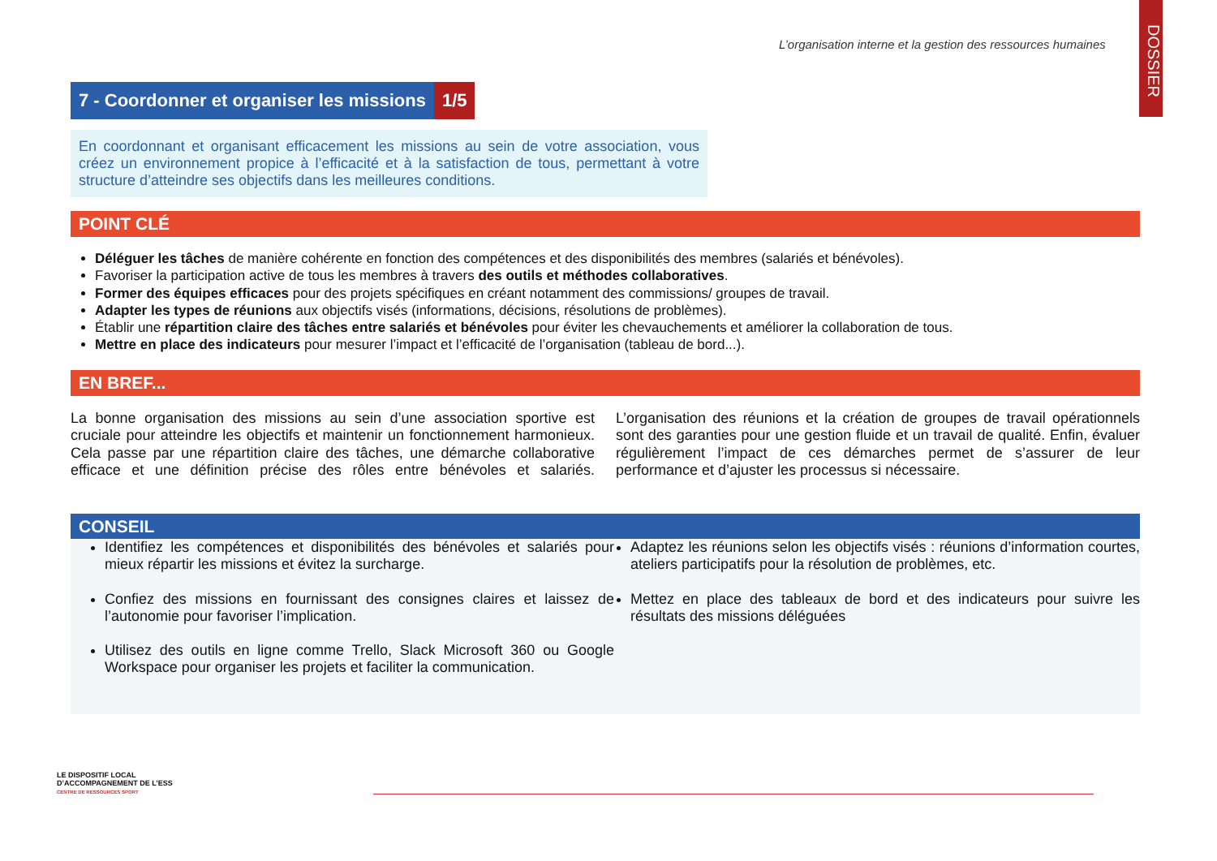DOSSIER
L’organisation interne et la gestion des ressources humaines
7 - Coordonner et organiser les missions
1/5
En coordonnant et organisant efficacement les missions au sein de votre association, vous créez un environnement propice à l’efficacité et à la satisfaction de tous, permettant à votre structure d’atteindre ses objectifs dans les meilleures conditions.
POINT CLÉ
Déléguer les tâches de manière cohérente en fonction des compétences et des disponibilités des membres (salariés et bénévoles).
Favoriser la participation active de tous les membres à travers des outils et méthodes collaboratives.
Former des équipes efficaces pour des projets spécifiques en créant notamment des commissions/ groupes de travail.
Adapter les types de réunions aux objectifs visés (informations, décisions, résolutions de problèmes).
Établir une répartition claire des tâches entre salariés et bénévoles pour éviter les chevauchements et améliorer la collaboration de tous.
Mettre en place des indicateurs pour mesurer l’impact et l’efficacité de l’organisation (tableau de bord...).
EN BREF...
La bonne organisation des missions au sein d’une association sportive est cruciale pour atteindre les objectifs et maintenir un fonctionnement harmonieux. Cela passe par une répartition claire des tâches, une démarche collaborative efficace et une définition précise des rôles entre bénévoles et salariés. L’organisation des réunions et la création de groupes de travail opérationnels sont des garanties pour une gestion fluide et un travail de qualité. Enfin, évaluer régulièrement l’impact de ces démarches permet de s’assurer de leur performance et d’ajuster les processus si nécessaire.
CONSEIL
Identifiez les compétences et disponibilités des bénévoles et salariés pour mieux répartir les missions et évitez la surcharge.
Confiez des missions en fournissant des consignes claires et laissez de l’autonomie pour favoriser l’implication.
Utilisez des outils en ligne comme Trello, Slack Microsoft 360 ou Google Workspace pour organiser les projets et faciliter la communication.
Adaptez les réunions selon les objectifs visés : réunions d’information courtes, ateliers participatifs pour la résolution de problèmes, etc.
Mettez en place des tableaux de bord et des indicateurs pour suivre les résultats des missions déléguées
LE DISPOSITIF LOCAL
D’ACCOMPAGNEMENT DE L’ESS
CENTRE DE RESSOURCES SPORT